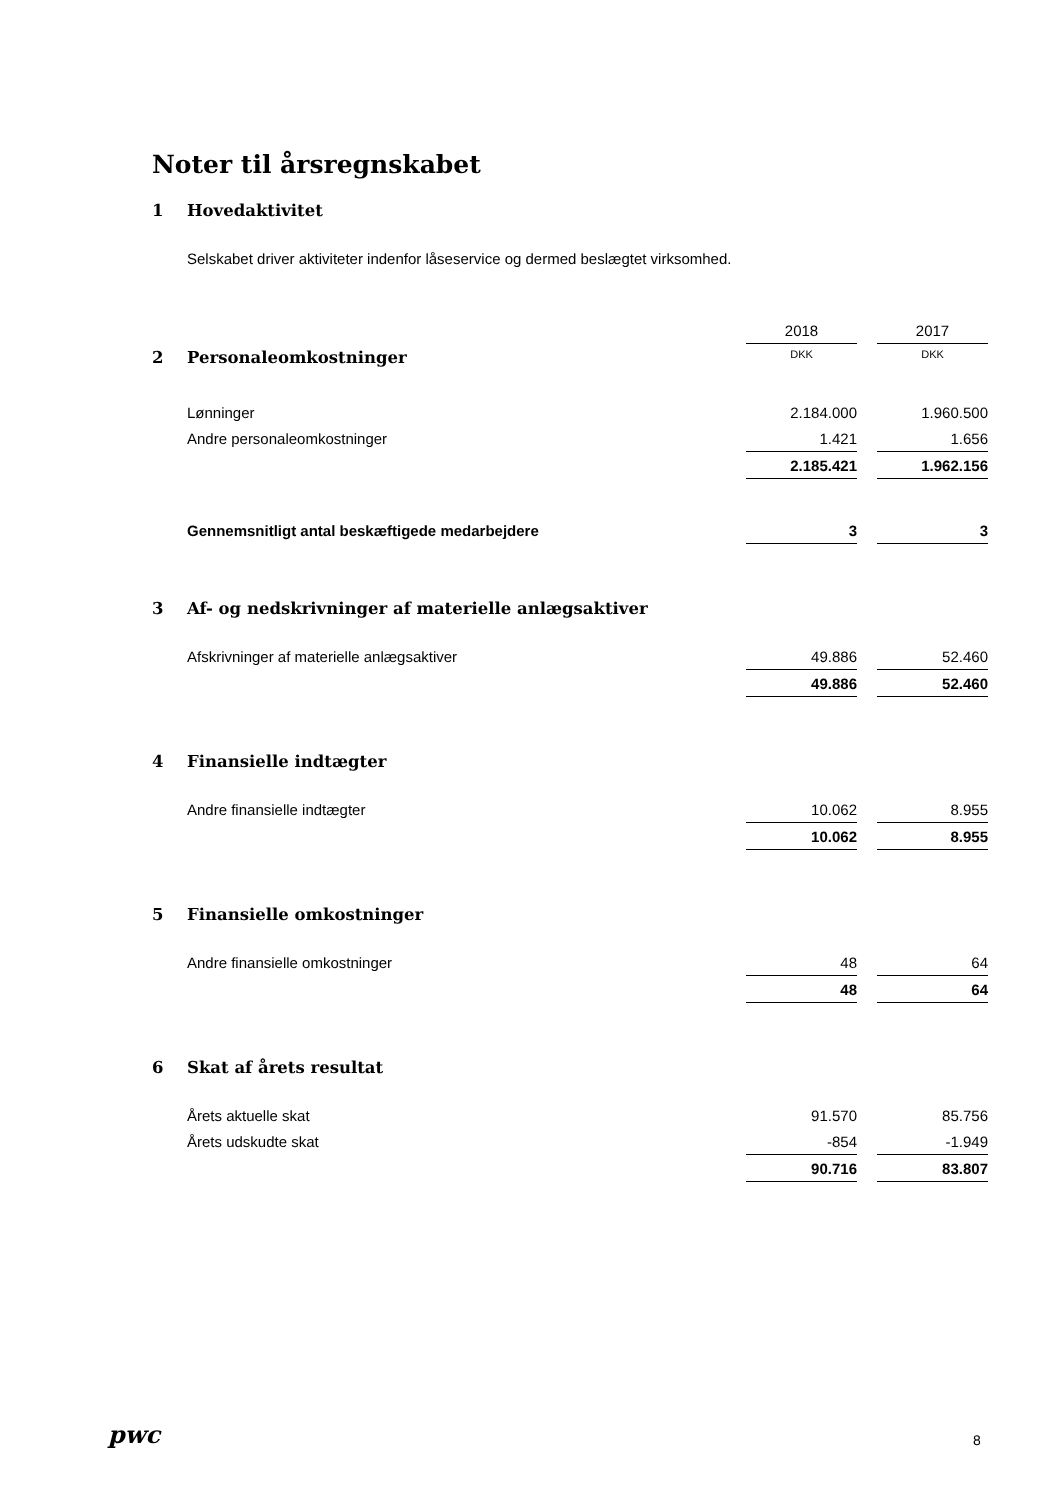Noter til årsregnskabet
1 Hovedaktivitet
Selskabet driver aktiviteter indenfor låseservice og dermed beslægtet virksomhed.
| | 2018 | | 2017 |
| 2 Personaleomkostninger | DKK | | DKK |
| Lønninger | 2.184.000 | | 1.960.500 |
| Andre personaleomkostninger | 1.421 | | 1.656 |
| | 2.185.421 | | 1.962.156 |
| Gennemsnitligt antal beskæftigede medarbejdere | 3 | | 3 |
3 Af- og nedskrivninger af materielle anlægsaktiver
| Afskrivninger af materielle anlægsaktiver | 49.886 | | 52.460 |
| | 49.886 | | 52.460 |
4 Finansielle indtægter
| Andre finansielle indtægter | 10.062 | | 8.955 |
| | 10.062 | | 8.955 |
5 Finansielle omkostninger
| Andre finansielle omkostninger | 48 | | 64 |
| | 48 | | 64 |
6 Skat af årets resultat
| Årets aktuelle skat | 91.570 | | 85.756 |
| Årets udskudte skat | -854 | | -1.949 |
| | 90.716 | | 83.807 |
pwc 8